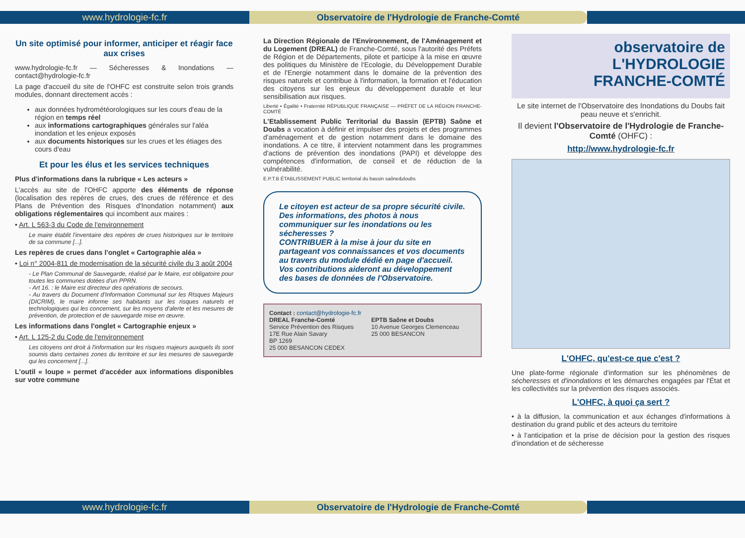www.hydrologie-fc.fr Observatoire de l'Hydrologie de Franche-Comté
Un site optimisé pour informer, anticiper et réagir face aux crises
www.hydrologie-fc.fr — Sécheresses & Inondations — contact@hydrologie-fc.fr
La page d'accueil du site de l'OHFC est construite selon trois grands modules, donnant directement accès :
aux données hydrométéorologiques sur les cours d'eau de la région en temps réel
aux informations cartographiques générales sur l'aléa inondation et les enjeux exposés
aux documents historiques sur les crues et les étiages des cours d'eau
Et pour les élus et les services techniques
Plus d'informations dans la rubrique « Les acteurs »
L'accès au site de l'OHFC apporte des éléments de réponse (localisation des repères de crues, des crues de référence et des Plans de Prévention des Risques d'Inondation notamment) aux obligations réglementaires qui incombent aux maires :
• Art. L 563-3 du Code de l'environnement
Le maire établit l'inventaire des repères de crues historiques sur le territoire de sa commune [...].
Les repères de crues dans l'onglet « Cartographie aléa »
• Loi n° 2004-811 de modernisation de la sécurité civile du 3 août 2004
- Le Plan Communal de Sauvegarde, réalisé par le Maire, est obligatoire pour toutes les communes dotées d'un PPRN.
- Art 16. : le Maire est directeur des opérations de secours.
- Au travers du Document d'Information Communal sur les RIsques Majeurs (DICRIM), le maire informe ses habitants sur les risques naturels et technologiques qui les concernent, sur les moyens d'alerte et les mesures de prévention, de protection et de sauvegarde mise en œuvre.
Les informations dans l'onglet « Cartographie enjeux »
• Art. L 125-2 du Code de l'environnement
Les citoyens ont droit à l'information sur les risques majeurs auxquels ils sont soumis dans certaines zones du territoire et sur les mesures de sauvegarde qui les concernent [...].
L'outil « loupe » permet d'accéder aux informations disponibles sur votre commune
La Direction Régionale de l'Environnement, de l'Aménagement et du Logement (DREAL) de Franche-Comté, sous l'autorité des Préfets de Région et de Départements, pilote et participe à la mise en œuvre des politiques du Ministère de l'Ecologie, du Développement Durable et de l'Energie notamment dans le domaine de la prévention des risques naturels et contribue à l'information, la formation et l'éducation des citoyens sur les enjeux du développement durable et leur sensibilisation aux risques.
Liberté • Égalité • Fraternité RÉPUBLIQUE FRANÇAISE — PRÉFET DE LA RÉGION FRANCHE-COMTÉ
L'Etablissement Public Territorial du Bassin (EPTB) Saône et Doubs a vocation à définir et impulser des projets et des programmes d'aménagement et de gestion notamment dans le domaine des inondations. A ce titre, il intervient notamment dans les programmes d'actions de prévention des inondations (PAPI) et développe des compétences d'information, de conseil et de réduction de la vulnérabilité.
E.P.T.B ÉTABLISSEMENT PUBLIC territorial du bassin saône&doubs
Le citoyen est acteur de sa propre sécurité civile.
Des informations, des photos à nous communiquer sur les inondations ou les sécheresses ?
CONTRIBUER à la mise à jour du site en partageant vos connaissances et vos documents au travers du module dédié en page d'accueil. Vos contributions aideront au développement des bases de données de l'Observatoire.
Contact : contact@hydrologie-fc.fr
DREAL Franche-Comté
Service Prévention des Risques
17E Rue Alain Savary
BP 1269
25 000 BESANCON CEDEX
EPTB Saône et Doubs
10 Avenue Georges Clemenceau
25 000 BESANCON
observatoire de
L'HYDROLOGIE
FRANCHE-COMTÉ
Le site internet de l'Observatoire des Inondations du Doubs fait peau neuve et s'enrichit.
Il devient l'Observatoire de l'Hydrologie de Franche-Comté (OHFC) :
http://www.hydrologie-fc.fr
L'OHFC, qu'est-ce que c'est ?
Une plate-forme régionale d'information sur les phénomènes de sécheresses et d'inondations et les démarches engagées par l'État et les collectivités sur la prévention des risques associés.
L'OHFC, à quoi ça sert ?
• à la diffusion, la communication et aux échanges d'informations à destination du grand public et des acteurs du territoire
• à l'anticipation et la prise de décision pour la gestion des risques d'inondation et de sécheresse
www.hydrologie-fc.fr Observatoire de l'Hydrologie de Franche-Comté